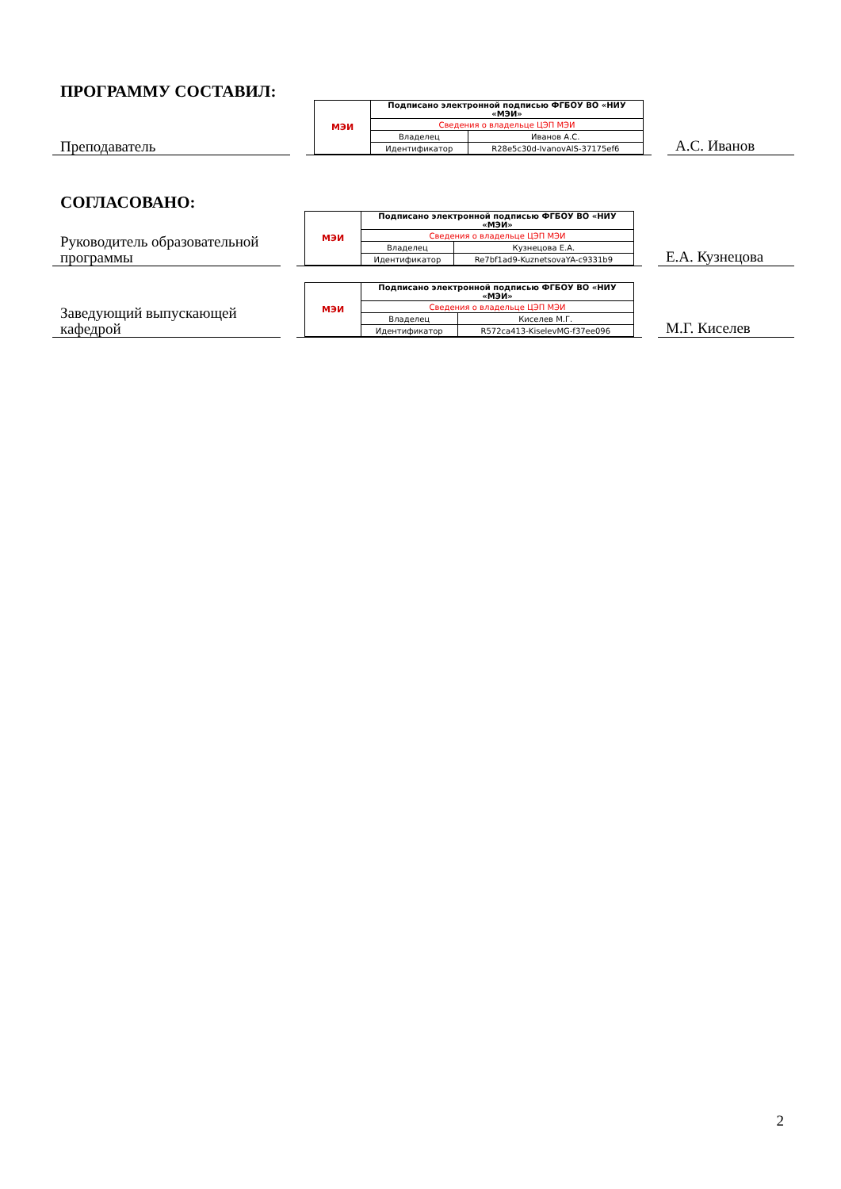ПРОГРАММУ СОСТАВИЛ:
Преподаватель
| МЭИ | Подписано электронной подписью ФГБОУ ВО «НИУ «МЭИ» | |
| | Сведения о владельце ЦЭП МЭИ | |
| | Владелец | Иванов А.С. |
| | Идентификатор | R28e5c30d-IvanovAlS-37175ef6 |
А.С. Иванов
СОГЛАСОВАНО:
Руководитель образовательной программы
| МЭИ | Подписано электронной подписью ФГБОУ ВО «НИУ «МЭИ» | |
| | Сведения о владельце ЦЭП МЭИ | |
| | Владелец | Кузнецова Е.А. |
| | Идентификатор | Re7bf1ad9-KuznetsovaYA-c9331b9 |
Е.А. Кузнецова
Заведующий выпускающей кафедрой
| МЭИ | Подписано электронной подписью ФГБОУ ВО «НИУ «МЭИ» | |
| | Сведения о владельце ЦЭП МЭИ | |
| | Владелец | Киселев М.Г. |
| | Идентификатор | R572ca413-KiselevMG-f37ee096 |
М.Г. Киселев
2